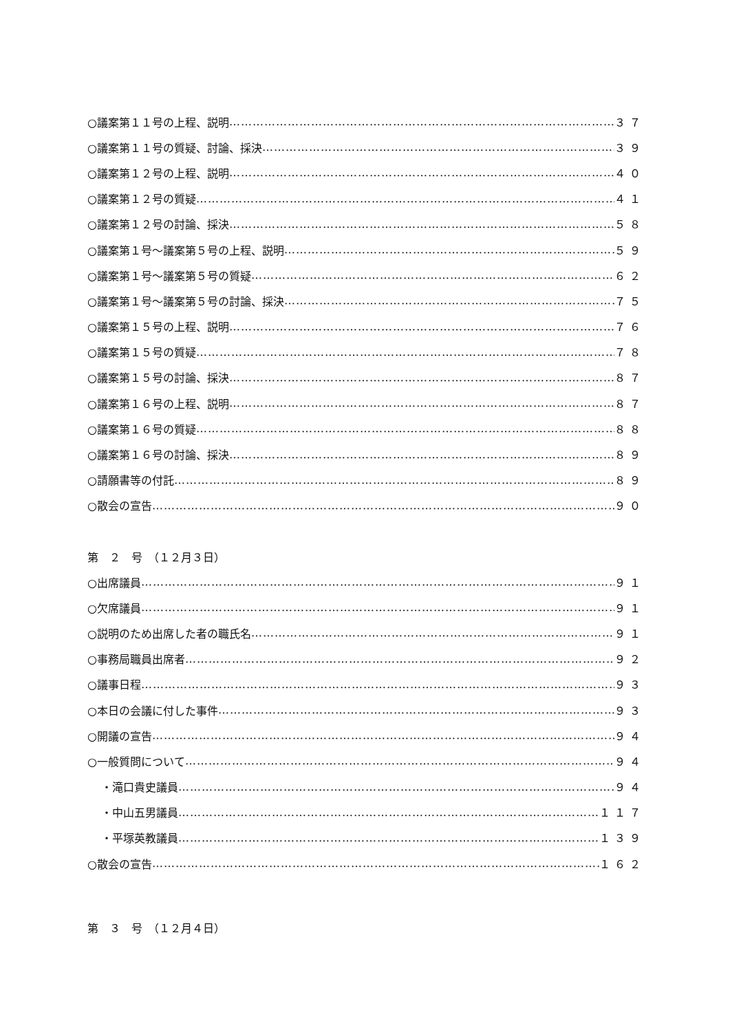○議案第１１号の上程、説明 ３７
○議案第１１号の質疑、討論、採決 ３９
○議案第１２号の上程、説明 ４０
○議案第１２号の質疑 ４１
○議案第１２号の討論、採決 ５８
○議案第１号～議案第５号の上程、説明 ５９
○議案第１号～議案第５号の質疑 ６２
○議案第１号～議案第５号の討論、採決 ７５
○議案第１５号の上程、説明 ７６
○議案第１５号の質疑 ７８
○議案第１５号の討論、採決 ８７
○議案第１６号の上程、説明 ８７
○議案第１６号の質疑 ８８
○議案第１６号の討論、採決 ８９
○請願書等の付託 ８９
○散会の宣告 ９０
第　２　号　（１２月３日）
○出席議員 ９１
○欠席議員 ９１
○説明のため出席した者の職氏名 ９１
○事務局職員出席者 ９２
○議事日程 ９３
○本日の会議に付した事件 ９３
○開議の宣告 ９４
○一般質問について ９４
・滝口貴史議員 ９４
・中山五男議員 １１７
・平塚英教議員 １３９
○散会の宣告 １６２
第　３　号　（１２月４日）